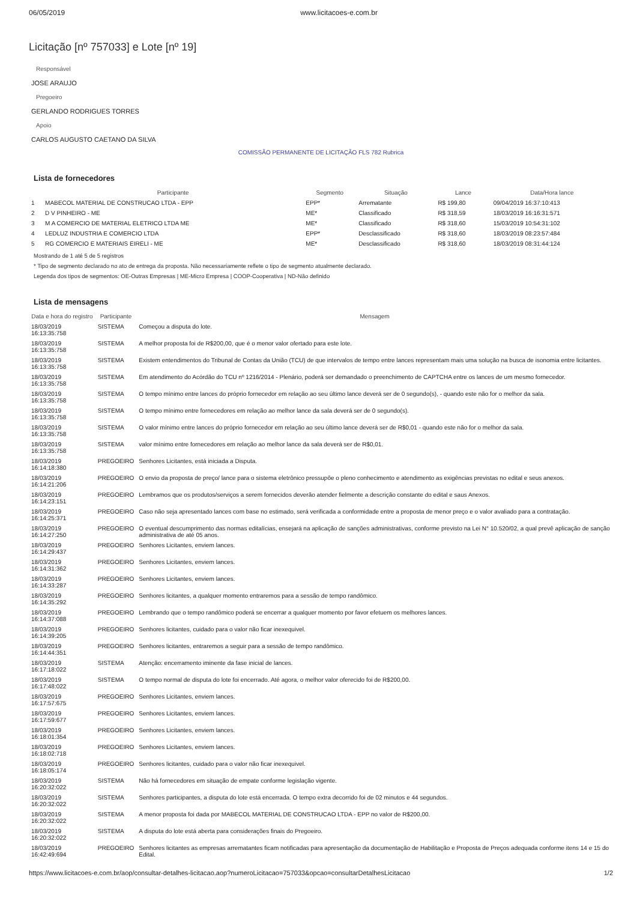06/05/2019 www.licitacoes-e.com.br
Licitação [nº 757033] e Lote [nº 19]
Responsável
JOSE ARAUJO
Pregoeiro
GERLANDO RODRIGUES TORRES
Apoio
CARLOS AUGUSTO CAETANO DA SILVA
COMISSÃO PERMANENTE DE LICITAÇÃO FLS 782 Rubrica
Lista de fornecedores
| | Participante | Segmento | Situação | Lance | Data/Hora lance |
| --- | --- | --- | --- | --- | --- |
| 1 | MABECOL MATERIAL DE CONSTRUCAO LTDA - EPP | EPP* | Arrematante | R$ 199,80 | 09/04/2019 16:37:10:413 |
| 2 | D V PINHEIRO - ME | ME* | Classificado | R$ 318,59 | 18/03/2019 16:16:31:571 |
| 3 | M A COMERCIO DE MATERIAL ELETRICO LTDA ME | ME* | Classificado | R$ 318,60 | 15/03/2019 10:54:31:102 |
| 4 | LEDLUZ INDUSTRIA E COMERCIO LTDA | EPP* | Desclassificado | R$ 318,60 | 18/03/2019 08:23:57:484 |
| 5 | RG COMERCIO E MATERIAIS EIRELI - ME | ME* | Desclassificado | R$ 318,60 | 18/03/2019 08:31:44:124 |
Mostrando de 1 até 5 de 5 registros
* Tipo de segmento declarado no ato de entrega da proposta. Não necessariamente reflete o tipo de segmento atualmente declarado.
Legenda dos tipos de segmentos: OE-Outras Empresas | ME-Micro Empresa | COOP-Cooperativa | ND-Não definido
Lista de mensagens
| Data e hora do registro | Participante | Mensagem |
| --- | --- | --- |
| 18/03/2019 16:13:35:758 | SISTEMA | Começou a disputa do lote. |
| 18/03/2019 16:13:35:758 | SISTEMA | A melhor proposta foi de R$200,00, que é o menor valor ofertado para este lote. |
| 18/03/2019 16:13:35:758 | SISTEMA | Existem entendimentos do Tribunal de Contas da União (TCU) de que intervalos de tempo entre lances representam mais uma solução na busca de isonomia entre licitantes. |
| 18/03/2019 16:13:35:758 | SISTEMA | Em atendimento do Acórdão do TCU nº 1216/2014 - Plenário, poderá ser demandado o preenchimento de CAPTCHA entre os lances de um mesmo fornecedor. |
| 18/03/2019 16:13:35:758 | SISTEMA | O tempo mínimo entre lances do próprio fornecedor em relação ao seu último lance deverá ser de 0 segundo(s), - quando este não for o melhor da sala. |
| 18/03/2019 16:13:35:758 | SISTEMA | O tempo mínimo entre fornecedores em relação ao melhor lance da sala deverá ser de 0 segundo(s). |
| 18/03/2019 16:13:35:758 | SISTEMA | O valor mínimo entre lances do próprio fornecedor em relação ao seu último lance deverá ser de R$0,01 - quando este não for o melhor da sala. |
| 18/03/2019 16:13:35:758 | SISTEMA | valor mínimo entre fornecedores em relação ao melhor lance da sala deverá ser de R$0,01. |
| 18/03/2019 16:14:18:380 | PREGOEIRO | Senhores Licitantes, está iniciada a Disputa. |
| 18/03/2019 16:14:21:206 | PREGOEIRO | O envio da proposta de preço/ lance para o sistema eletrônico pressupõe o pleno conhecimento e atendimento as exigências previstas no edital e seus anexos. |
| 18/03/2019 16:14:23:151 | PREGOEIRO | Lembramos que os produtos/serviços a serem fornecidos deverão atender fielmente a descrição constante do edital e saus Anexos. |
| 18/03/2019 16:14:25:371 | PREGOEIRO | Caso não seja apresentado lances com base no estimado, será verificada a conformidade entre a proposta de menor preço e o valor avaliado para a contratação. |
| 18/03/2019 16:14:27:250 | PREGOEIRO | O eventual descumprimento das normas editalícias, ensejará na aplicação de sanções administrativas, conforme previsto na Lei N° 10.520/02, a qual prevê aplicação de sanção administrativa de até 05 anos. |
| 18/03/2019 16:14:29:437 | PREGOEIRO | Senhores Licitantes, enviem lances. |
| 18/03/2019 16:14:31:362 | PREGOEIRO | Senhores Licitantes, enviem lances. |
| 18/03/2019 16:14:33:287 | PREGOEIRO | Senhores Licitantes, enviem lances. |
| 18/03/2019 16:14:35:292 | PREGOEIRO | Senhores licitantes, a qualquer momento entraremos para a sessão de tempo randômico. |
| 18/03/2019 16:14:37:088 | PREGOEIRO | Lembrando que o tempo randômico poderá se encerrar a qualquer momento por favor efetuem os melhores lances. |
| 18/03/2019 16:14:39:205 | PREGOEIRO | Senhores licitantes, cuidado para o valor não ficar inexequivel. |
| 18/03/2019 16:14:44:351 | PREGOEIRO | Senhores licitantes, entraremos a seguir para a sessão de tempo randômico. |
| 18/03/2019 16:17:18:022 | SISTEMA | Atenção: encerramento iminente da fase inicial de lances. |
| 18/03/2019 16:17:48:022 | SISTEMA | O tempo normal de disputa do lote foi encerrado. Até agora, o melhor valor oferecido foi de R$200,00. |
| 18/03/2019 16:17:57:675 | PREGOEIRO | Senhores Licitantes, enviem lances. |
| 18/03/2019 16:17:59:677 | PREGOEIRO | Senhores Licitantes, enviem lances. |
| 18/03/2019 16:18:01:354 | PREGOEIRO | Senhores Licitantes, enviem lances. |
| 18/03/2019 16:18:02:718 | PREGOEIRO | Senhores Licitantes, enviem lances. |
| 18/03/2019 16:18:05:174 | PREGOEIRO | Senhores licitantes, cuidado para o valor não ficar inexequivel. |
| 18/03/2019 16:20:32:022 | SISTEMA | Não há fornecedores em situação de empate conforme legislação vigente. |
| 18/03/2019 16:20:32:022 | SISTEMA | Senhores participantes, a disputa do lote está encerrada. O tempo extra decorrido foi de 02 minutos e 44 segundos. |
| 18/03/2019 16:20:32:022 | SISTEMA | A menor proposta foi dada por MABECOL MATERIAL DE CONSTRUCAO LTDA - EPP no valor de R$200,00. |
| 18/03/2019 16:20:32:022 | SISTEMA | A disputa do lote está aberta para considerações finais do Pregoeiro. |
| 18/03/2019 16:42:49:694 | PREGOEIRO | Senhores licitantes as empresas arrematantes ficam notificadas para apresentação da documentação de Habilitação e Proposta de Preços adequada conforme itens 14 e 15 do Edital. |
https://www.licitacoes-e.com.br/aop/consultar-detalhes-licitacao.aop?numeroLicitacao=757033&opcao=consultarDetalhesLicitacao 1/2